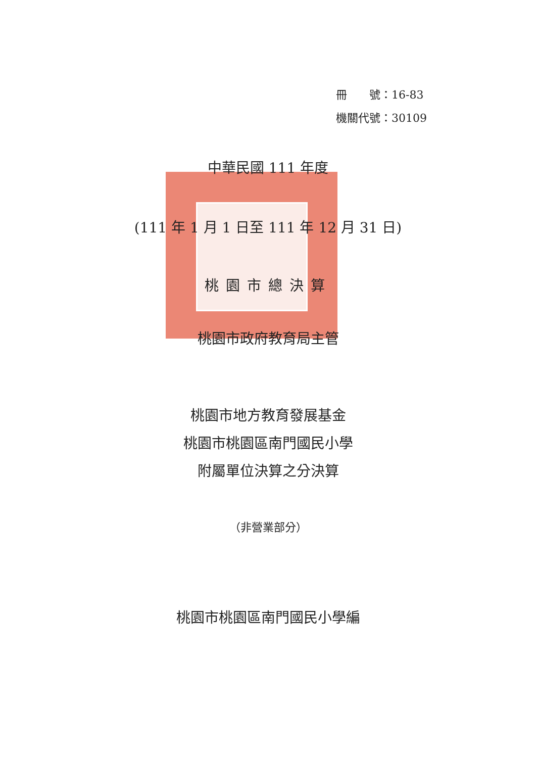冊　　號：16-83
機關代號：30109
中華民國 111 年度
(111 年 1 月 1 日至 111 年 12 月 31 日)
桃園市總決算
桃園市政府教育局主管
桃園市地方教育發展基金
桃園市桃園區南門國民小學
附屬單位決算之分決算
（非營業部分）
桃園市桃園區南門國民小學編